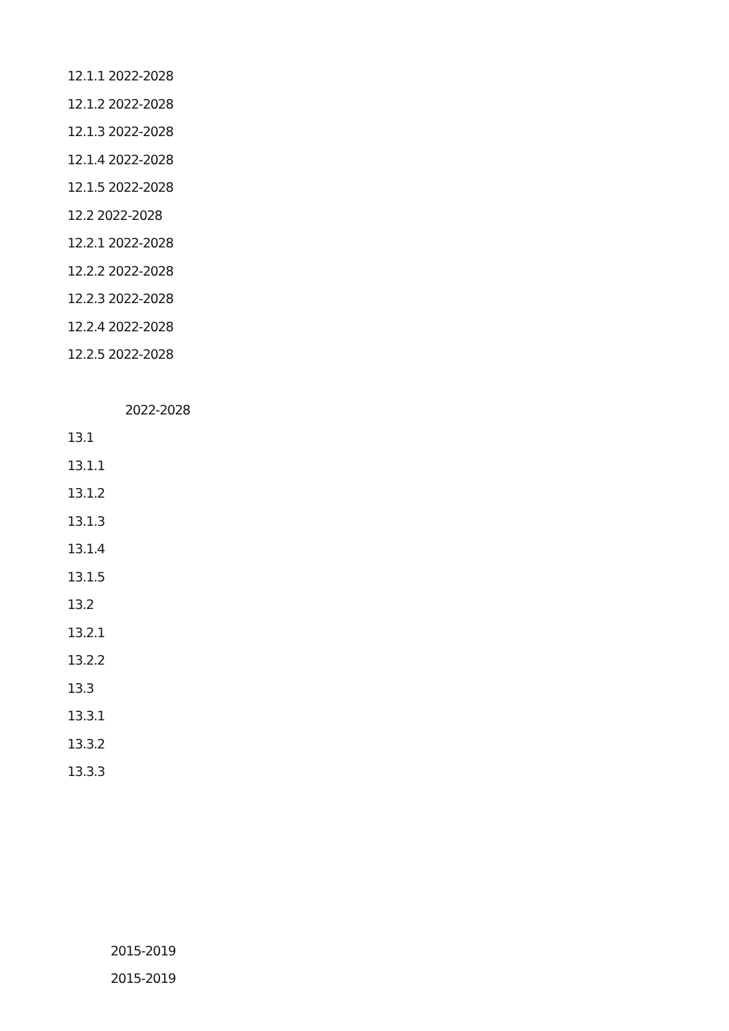12.1.1 2022-2028
12.1.2 2022-2028
12.1.3 2022-2028
12.1.4 2022-2028
12.1.5 2022-2028
12.2 2022-2028
12.2.1 2022-2028
12.2.2 2022-2028
12.2.3 2022-2028
12.2.4 2022-2028
12.2.5 2022-2028
2022-2028
13.1
13.1.1
13.1.2
13.1.3
13.1.4
13.1.5
13.2
13.2.1
13.2.2
13.3
13.3.1
13.3.2
13.3.3
2015-2019
2015-2019